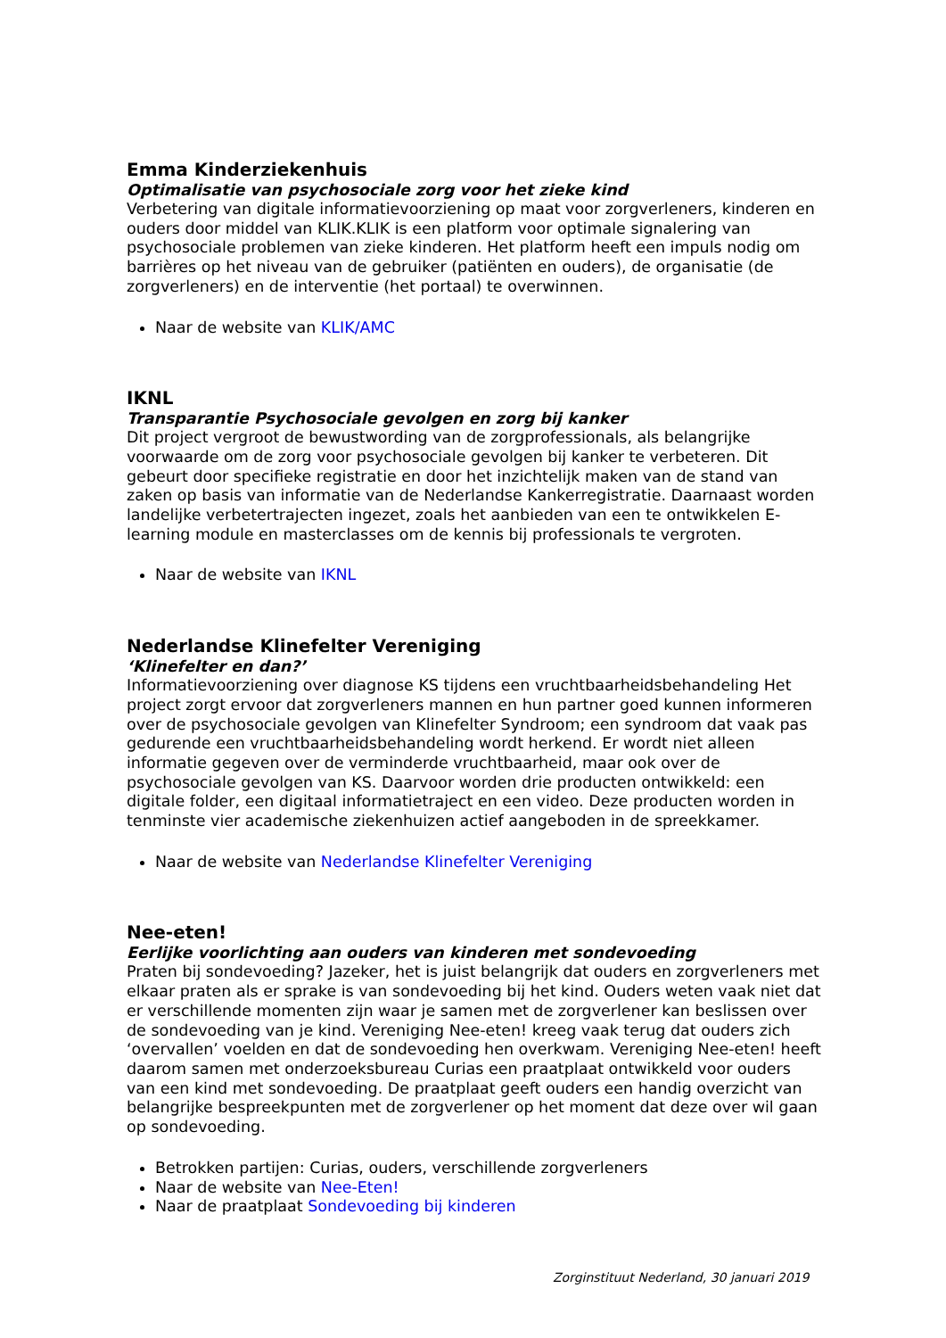Emma Kinderziekenhuis
Optimalisatie van psychosociale zorg voor het zieke kind
Verbetering van digitale informatievoorziening op maat voor zorgverleners, kinderen en ouders door middel van KLIK.KLIK is een platform voor optimale signalering van psychosociale problemen van zieke kinderen. Het platform heeft een impuls nodig om barrières op het niveau van de gebruiker (patiënten en ouders), de organisatie (de zorgverleners) en de interventie (het portaal) te overwinnen.
Naar de website van KLIK/AMC
IKNL
Transparantie Psychosociale gevolgen en zorg bij kanker
Dit project vergroot de bewustwording van de zorgprofessionals, als belangrijke voorwaarde om de zorg voor psychosociale gevolgen bij kanker te verbeteren. Dit gebeurt door specifieke registratie en door het inzichtelijk maken van de stand van zaken op basis van informatie van de Nederlandse Kankerregistratie. Daarnaast worden landelijke verbetertrajecten ingezet, zoals het aanbieden van een te ontwikkelen E-learning module en masterclasses om de kennis bij professionals te vergroten.
Naar de website van IKNL
Nederlandse Klinefelter Vereniging
‘Klinefelter en dan?’
Informatievoorziening over diagnose KS tijdens een vruchtbaarheidsbehandeling Het project zorgt ervoor dat zorgverleners mannen en hun partner goed kunnen informeren over de psychosociale gevolgen van Klinefelter Syndroom; een syndroom dat vaak pas gedurende een vruchtbaarheidsbehandeling wordt herkend. Er wordt niet alleen informatie gegeven over de verminderde vruchtbaarheid, maar ook over de psychosociale gevolgen van KS. Daarvoor worden drie producten ontwikkeld: een digitale folder, een digitaal informatietraject en een video. Deze producten worden in tenminste vier academische ziekenhuizen actief aangeboden in de spreekkamer.
Naar de website van Nederlandse Klinefelter Vereniging
Nee-eten!
Eerlijke voorlichting aan ouders van kinderen met sondevoeding
Praten bij sondevoeding? Jazeker, het is juist belangrijk dat ouders en zorgverleners met elkaar praten als er sprake is van sondevoeding bij het kind. Ouders weten vaak niet dat er verschillende momenten zijn waar je samen met de zorgverlener kan beslissen over de sondevoeding van je kind. Vereniging Nee-eten! kreeg vaak terug dat ouders zich ‘overvallen’ voelden en dat de sondevoeding hen overkwam. Vereniging Nee-eten! heeft daarom samen met onderzoeksbureau Curias een praatplaat ontwikkeld voor ouders van een kind met sondevoeding. De praatplaat geeft ouders een handig overzicht van belangrijke bespreekpunten met de zorgverlener op het moment dat deze over wil gaan op sondevoeding.
Betrokken partijen: Curias, ouders, verschillende zorgverleners
Naar de website van Nee-Eten!
Naar de praatplaat Sondevoeding bij kinderen
Zorginstituut Nederland, 30 januari 2019